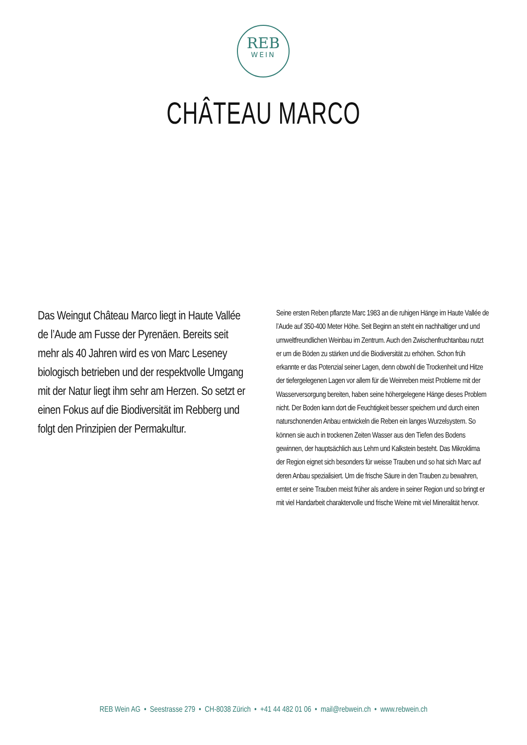REB
WEIN
CHÂTEAU MARCO
Das Weingut Château Marco liegt in Haute Vallée de l’Aude am Fusse der Pyrenäen. Bereits seit mehr als 40 Jahren wird es von Marc Leseney biologisch betrieben und der respektvolle Umgang mit der Natur liegt ihm sehr am Herzen. So setzt er einen Fokus auf die Biodiversität im Rebberg und folgt den Prinzipien der Permakultur.
Seine ersten Reben pflanzte Marc 1983 an die ruhigen Hänge im Haute Vallée de l’Aude auf 350-400 Meter Höhe. Seit Beginn an steht ein nachhaltiger und und umweltfreundlichen Weinbau im Zentrum. Auch den Zwischenfruchtanbau nutzt er um die Böden zu stärken und die Biodiversität zu erhöhen. Schon früh erkannte er das Potenzial seiner Lagen, denn obwohl die Trockenheit und Hitze der tiefergelegenen Lagen vor allem für die Weinreben meist Probleme mit der Wasserversorgung bereiten, haben seine höhergelegene Hänge dieses Problem nicht. Der Boden kann dort die Feuchtigkeit besser speichern und durch einen naturschonenden Anbau entwickeln die Reben ein langes Wurzelsystem. So können sie auch in trockenen Zeiten Wasser aus den Tiefen des Bodens gewinnen, der hauptsächlich aus Lehm und Kalkstein besteht. Das Mikroklima der Region eignet sich besonders für weisse Trauben und so hat sich Marc auf deren Anbau spezialisiert. Um die frische Säure in den Trauben zu bewahren, erntet er seine Trauben meist früher als andere in seiner Region und so bringt er mit viel Handarbeit charaktervolle und frische Weine mit viel Mineralität hervor.
REB Wein AG • Seestrasse 279 • CH-8038 Zürich • +41 44 482 01 06 • mail@rebwein.ch • www.rebwein.ch